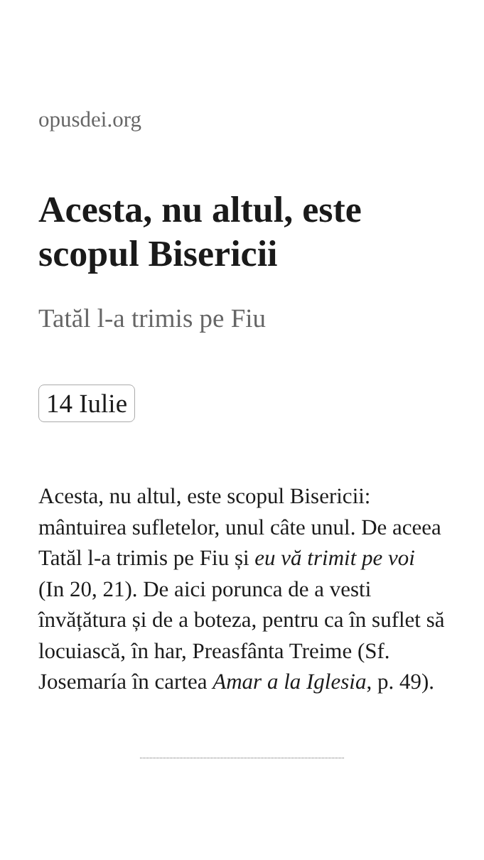opusdei.org
Acesta, nu altul, este scopul Bisericii
Tatăl l-a trimis pe Fiu
14 Iulie
Acesta, nu altul, este scopul Bisericii: mântuirea sufletelor, unul câte unul. De aceea Tatăl l-a trimis pe Fiu și eu vă trimit pe voi (In 20, 21). De aici porunca de a vesti învățătura și de a boteza, pentru ca în suflet să locuiască, în har, Preasfânta Treime (Sf. Josemaría în cartea Amar a la Iglesia, p. 49).